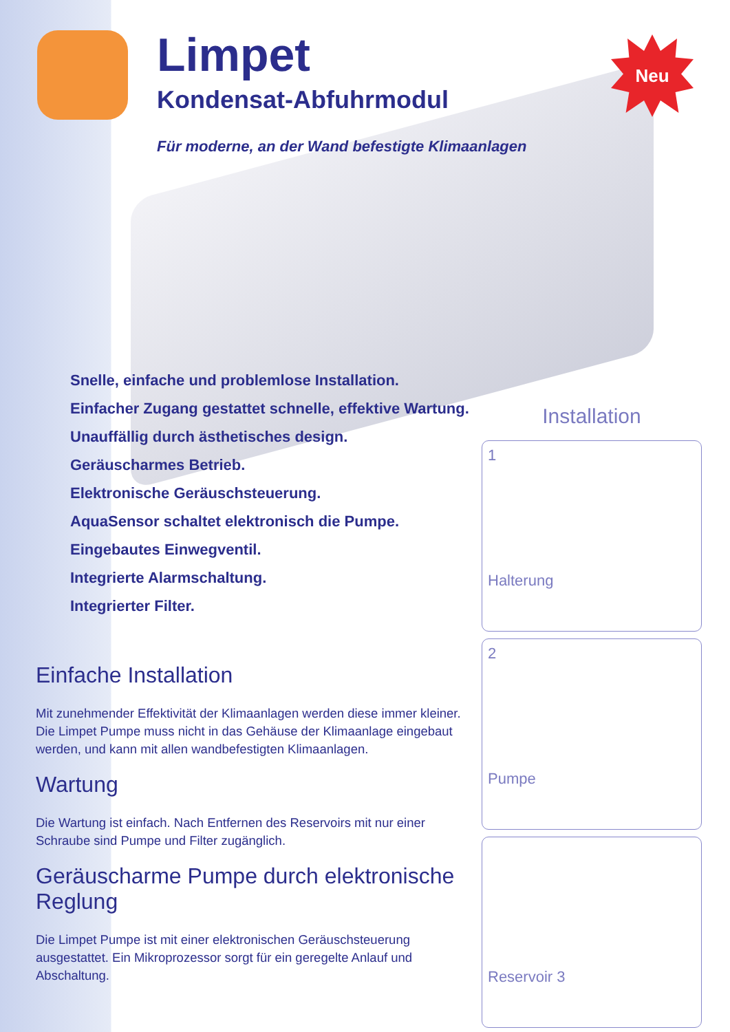Limpet
Kondensat-Abfuhrmodul
Für moderne, an der Wand befestigte Klimaanlagen
Neu
Snelle, einfache und problemlose Installation.
Einfacher Zugang gestattet schnelle, effektive Wartung.
Unauffällig durch ästhetisches design.
Geräuscharmes Betrieb.
Elektronische Geräuschsteuerung.
AquaSensor schaltet elektronisch die Pumpe.
Eingebautes Einwegventil.
Integrierte Alarmschaltung.
Integrierter Filter.
Einfache Installation
Mit zunehmender Effektivität der Klimaanlagen werden diese immer kleiner. Die Limpet Pumpe muss nicht in das Gehäuse der Klimaanlage eingebaut werden, und kann mit allen wandbefestigten Klimaanlagen.
Wartung
Die Wartung ist einfach. Nach Entfernen des Reservoirs mit nur einer Schraube sind Pumpe und Filter zugänglich.
Geräuscharme Pumpe durch elektronische Reglung
Die Limpet Pumpe ist mit einer elektronischen Geräuschsteuerung ausgestattet. Ein Mikroprozessor sorgt für ein geregelte Anlauf und Abschaltung.
Installation
1
Halterung
2
Pumpe
Reservoir 3